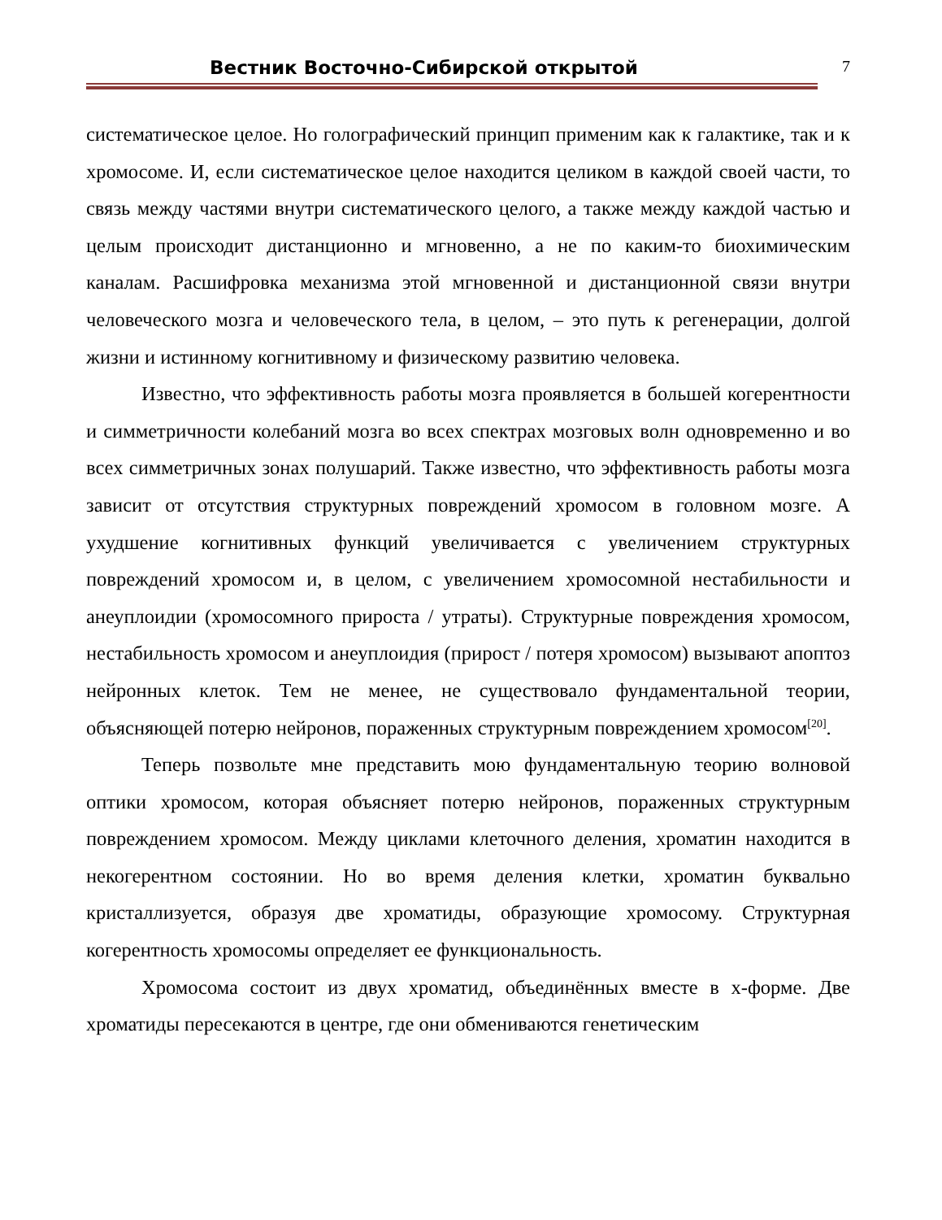Вестник Восточно-Сибирской открытой
7
систематическое целое. Но голографический принцип применим как к галактике, так и к хромосоме. И, если систематическое целое находится целиком в каждой своей части, то связь между частями внутри систематического целого, а также между каждой частью и целым происходит дистанционно и мгновенно, а не по каким-то биохимическим каналам. Расшифровка механизма этой мгновенной и дистанционной связи внутри человеческого мозга и человеческого тела, в целом, – это путь к регенерации, долгой жизни и истинному когнитивному и физическому развитию человека.
Известно, что эффективность работы мозга проявляется в большей когерентности и симметричности колебаний мозга во всех спектрах мозговых волн одновременно и во всех симметричных зонах полушарий. Также известно, что эффективность работы мозга зависит от отсутствия структурных повреждений хромосом в головном мозге. А ухудшение когнитивных функций увеличивается с увеличением структурных повреждений хромосом и, в целом, с увеличением хромосомной нестабильности и анеуплоидии (хромосомного прироста / утраты). Структурные повреждения хромосом, нестабильность хромосом и анеуплоидия (прирост / потеря хромосом) вызывают апоптоз нейронных клеток. Тем не менее, не существовало фундаментальной теории, объясняющей потерю нейронов, пораженных структурным повреждением хромосом<sup>[20]</sup>.
Теперь позвольте мне представить мою фундаментальную теорию волновой оптики хромосом, которая объясняет потерю нейронов, пораженных структурным повреждением хромосом. Между циклами клеточного деления, хроматин находится в некогерентном состоянии. Но во время деления клетки, хроматин буквально кристаллизуется, образуя две хроматиды, образующие хромосому. Структурная когерентность хромосомы определяет ее функциональность.
Хромосома состоит из двух хроматид, объединённых вместе в х-форме. Две хроматиды пересекаются в центре, где они обмениваются генетическим